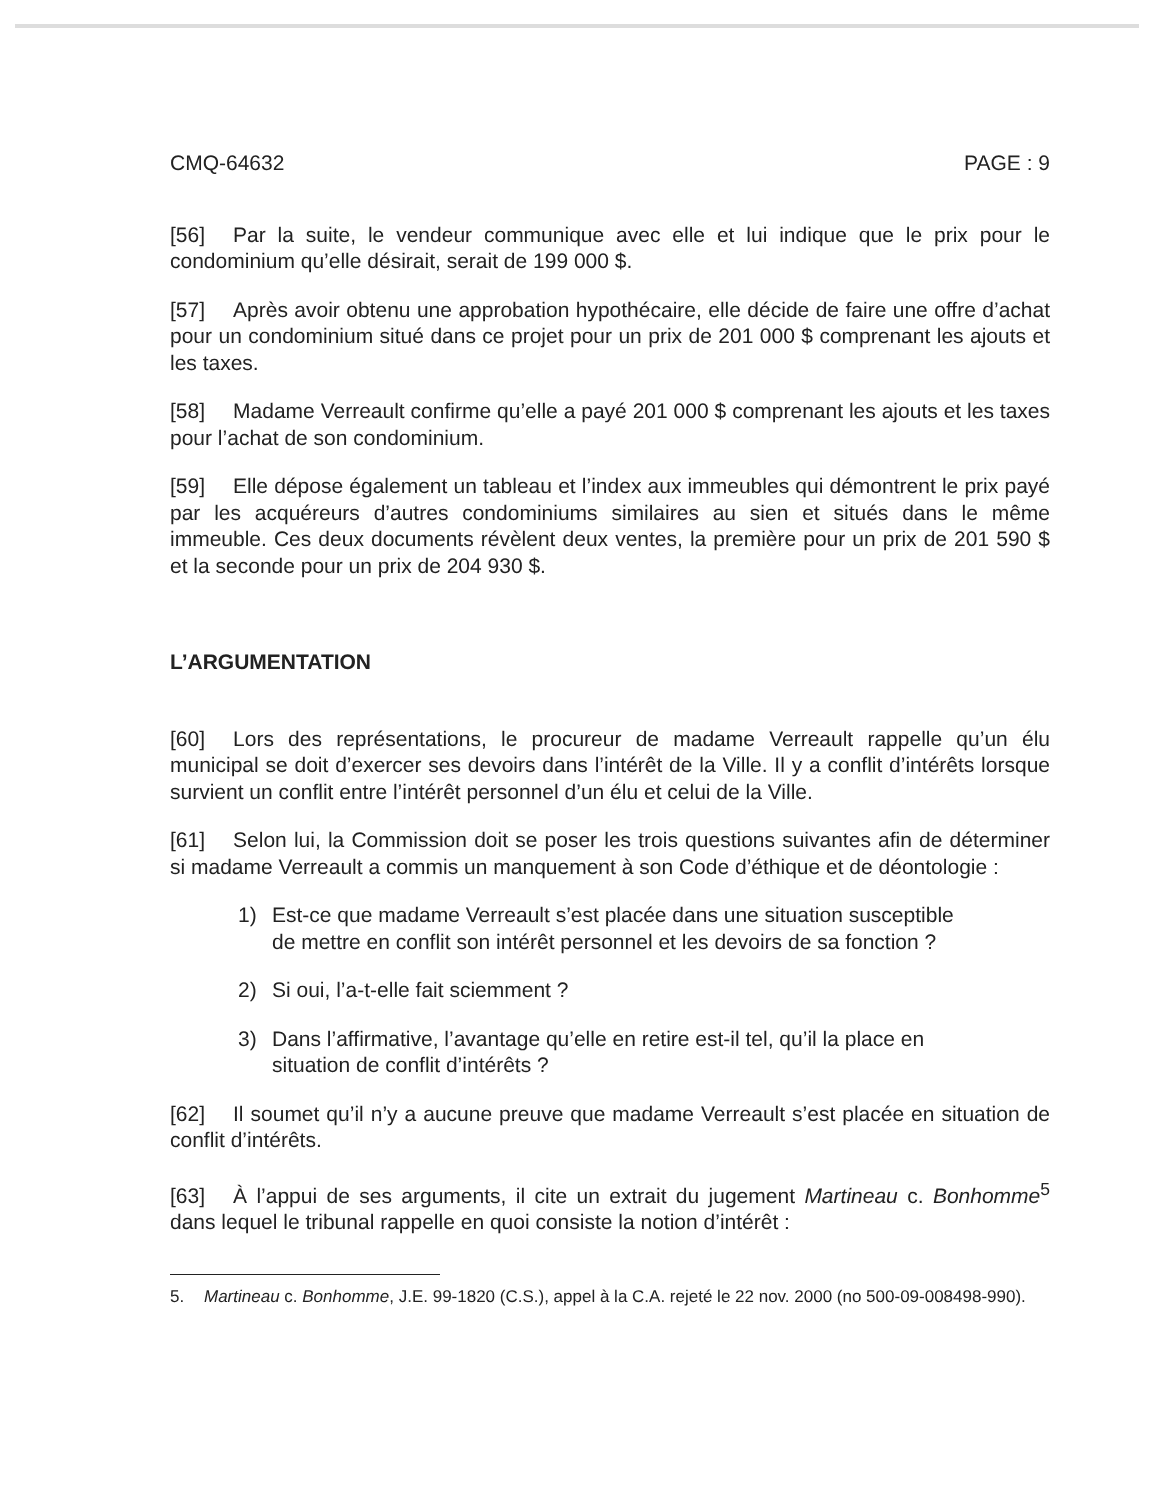CMQ-64632 PAGE : 9
[56] Par la suite, le vendeur communique avec elle et lui indique que le prix pour le condominium qu’elle désirait, serait de 199 000 $.
[57] Après avoir obtenu une approbation hypothécaire, elle décide de faire une offre d’achat pour un condominium situé dans ce projet pour un prix de 201 000 $ comprenant les ajouts et les taxes.
[58] Madame Verreault confirme qu’elle a payé 201 000 $ comprenant les ajouts et les taxes pour l’achat de son condominium.
[59] Elle dépose également un tableau et l’index aux immeubles qui démontrent le prix payé par les acquéreurs d’autres condominiums similaires au sien et situés dans le même immeuble. Ces deux documents révèlent deux ventes, la première pour un prix de 201 590 $ et la seconde pour un prix de 204 930 $.
L’ARGUMENTATION
[60] Lors des représentations, le procureur de madame Verreault rappelle qu’un élu municipal se doit d’exercer ses devoirs dans l’intérêt de la Ville. Il y a conflit d’intérêts lorsque survient un conflit entre l’intérêt personnel d’un élu et celui de la Ville.
[61] Selon lui, la Commission doit se poser les trois questions suivantes afin de déterminer si madame Verreault a commis un manquement à son Code d’éthique et de déontologie :
1) Est-ce que madame Verreault s’est placée dans une situation susceptible de mettre en conflit son intérêt personnel et les devoirs de sa fonction ?
2) Si oui, l’a-t-elle fait sciemment ?
3) Dans l’affirmative, l’avantage qu’elle en retire est-il tel, qu’il la place en situation de conflit d’intérêts ?
[62] Il soumet qu’il n’y a aucune preuve que madame Verreault s’est placée en situation de conflit d’intérêts.
[63] À l’appui de ses arguments, il cite un extrait du jugement Martineau c. Bonhomme<sup>5</sup> dans lequel le tribunal rappelle en quoi consiste la notion d’intérêt :
5. Martineau c. Bonhomme, J.E. 99-1820 (C.S.), appel à la C.A. rejeté le 22 nov. 2000 (no 500-09-008498-990).